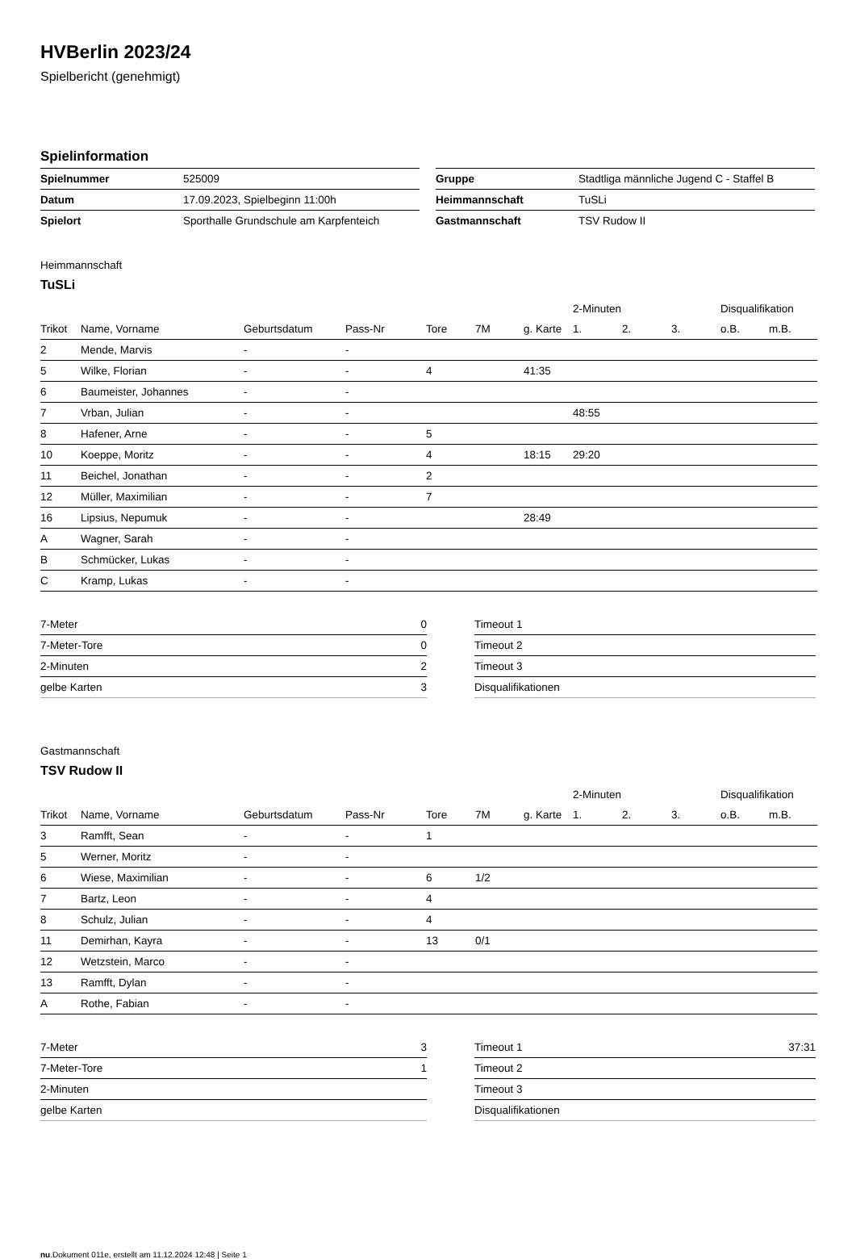HVBerlin 2023/24
Spielbericht (genehmigt)
Spielinformation
| Spielnummer | 525009 |
| Datum | 17.09.2023, Spielbeginn 11:00h |
| Spielort | Sporthalle Grundschule am Karpfenteich |
| Gruppe | Stadtliga männliche Jugend C - Staffel B |
| Heimmannschaft | TuSLi |
| Gastmannschaft | TSV Rudow II |
Heimmannschaft
TuSLi
| | | | | | | | 2-Minuten | | | Disqualifikation | |
| --- | --- | --- | --- | --- | --- | --- | --- | --- | --- | --- | --- |
| Trikot | Name, Vorname | Geburtsdatum | Pass-Nr | Tore | 7M | g. Karte | 1. | 2. | 3. | o.B. | m.B. |
| 2 | Mende, Marvis | - | - | | | | | | | | |
| 5 | Wilke, Florian | - | - | 4 | | 41:35 | | | | | |
| 6 | Baumeister, Johannes | - | - | | | | | | | | |
| 7 | Vrban, Julian | - | - | | | | 48:55 | | | | |
| 8 | Hafener, Arne | - | - | 5 | | | | | | | |
| 10 | Koeppe, Moritz | - | - | 4 | | 18:15 | 29:20 | | | | |
| 11 | Beichel, Jonathan | - | - | 2 | | | | | | | |
| 12 | Müller, Maximilian | - | - | 7 | | | | | | | |
| 16 | Lipsius, Nepumuk | - | - | | | 28:49 | | | | | |
| A | Wagner, Sarah | - | - | | | | | | | | |
| B | Schmücker, Lukas | - | - | | | | | | | | |
| C | Kramp, Lukas | - | - | | | | | | | | |
| 7-Meter | 0 |
| 7-Meter-Tore | 0 |
| 2-Minuten | 2 |
| gelbe Karten | 3 |
| Timeout 1 | |
| Timeout 2 | |
| Timeout 3 | |
| Disqualifikationen | |
Gastmannschaft
TSV Rudow II
| | | | | | | | 2-Minuten | | | Disqualifikation | |
| --- | --- | --- | --- | --- | --- | --- | --- | --- | --- | --- | --- |
| Trikot | Name, Vorname | Geburtsdatum | Pass-Nr | Tore | 7M | g. Karte | 1. | 2. | 3. | o.B. | m.B. |
| 3 | Ramfft, Sean | - | - | 1 | | | | | | | |
| 5 | Werner, Moritz | - | - | | | | | | | | |
| 6 | Wiese, Maximilian | - | - | 6 | 1/2 | | | | | | |
| 7 | Bartz, Leon | - | - | 4 | | | | | | | |
| 8 | Schulz, Julian | - | - | 4 | | | | | | | |
| 11 | Demirhan, Kayra | - | - | 13 | 0/1 | | | | | | |
| 12 | Wetzstein, Marco | - | - | | | | | | | | |
| 13 | Ramfft, Dylan | - | - | | | | | | | | |
| A | Rothe, Fabian | - | - | | | | | | | | |
| 7-Meter | 3 |
| 7-Meter-Tore | 1 |
| 2-Minuten | |
| gelbe Karten | |
| Timeout 1 | 37:31 |
| Timeout 2 | |
| Timeout 3 | |
| Disqualifikationen | |
nu.Dokument 011e, erstellt am 11.12.2024 12:48 | Seite 1